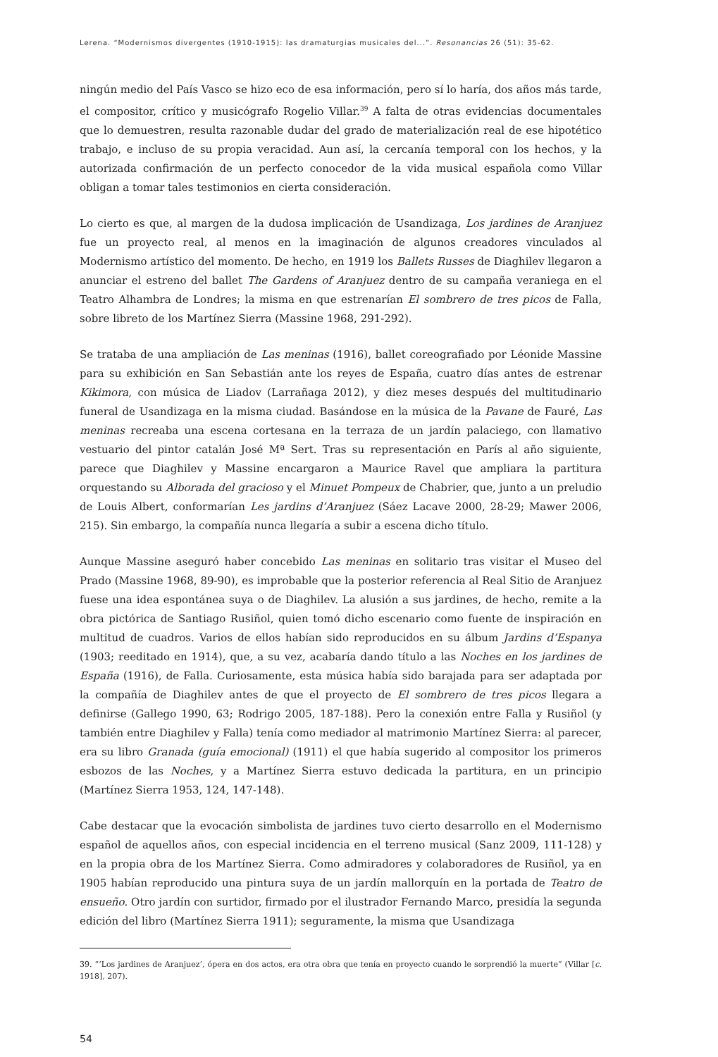Lerena. “Modernismos divergentes (1910-1915): las dramaturgias musicales del...”. Resonancias 26 (51): 35-62.
ningún medio del País Vasco se hizo eco de esa información, pero sí lo haría, dos años más tarde, el compositor, crítico y musicógrafo Rogelio Villar.<sup>39</sup> A falta de otras evidencias documentales que lo demuestren, resulta razonable dudar del grado de materialización real de ese hipotético trabajo, e incluso de su propia veracidad. Aun así, la cercanía temporal con los hechos, y la autorizada confirmación de un perfecto conocedor de la vida musical española como Villar obligan a tomar tales testimonios en cierta consideración.
Lo cierto es que, al margen de la dudosa implicación de Usandizaga, Los jardines de Aranjuez fue un proyecto real, al menos en la imaginación de algunos creadores vinculados al Modernismo artístico del momento. De hecho, en 1919 los Ballets Russes de Diaghilev llegaron a anunciar el estreno del ballet The Gardens of Aranjuez dentro de su campaña veraniega en el Teatro Alhambra de Londres; la misma en que estrenarían El sombrero de tres picos de Falla, sobre libreto de los Martínez Sierra (Massine 1968, 291-292).
Se trataba de una ampliación de Las meninas (1916), ballet coreografiado por Léonide Massine para su exhibición en San Sebastián ante los reyes de España, cuatro días antes de estrenar Kikimora, con música de Liadov (Larrañaga 2012), y diez meses después del multitudinario funeral de Usandizaga en la misma ciudad. Basándose en la música de la Pavane de Fauré, Las meninas recreaba una escena cortesana en la terraza de un jardín palaciego, con llamativo vestuario del pintor catalán José Mª Sert. Tras su representación en París al año siguiente, parece que Diaghilev y Massine encargaron a Maurice Ravel que ampliara la partitura orquestando su Alborada del gracioso y el Minuet Pompeux de Chabrier, que, junto a un preludio de Louis Albert, conformarían Les jardins d’Aranjuez (Sáez Lacave 2000, 28-29; Mawer 2006, 215). Sin embargo, la compañía nunca llegaría a subir a escena dicho título.
Aunque Massine aseguró haber concebido Las meninas en solitario tras visitar el Museo del Prado (Massine 1968, 89-90), es improbable que la posterior referencia al Real Sitio de Aranjuez fuese una idea espontánea suya o de Diaghilev. La alusión a sus jardines, de hecho, remite a la obra pictórica de Santiago Rusiñol, quien tomó dicho escenario como fuente de inspiración en multitud de cuadros. Varios de ellos habían sido reproducidos en su álbum Jardins d’Espanya (1903; reeditado en 1914), que, a su vez, acabaría dando título a las Noches en los jardines de España (1916), de Falla. Curiosamente, esta música había sido barajada para ser adaptada por la compañía de Diaghilev antes de que el proyecto de El sombrero de tres picos llegara a definirse (Gallego 1990, 63; Rodrigo 2005, 187-188). Pero la conexión entre Falla y Rusiñol (y también entre Diaghilev y Falla) tenía como mediador al matrimonio Martínez Sierra: al parecer, era su libro Granada (guía emocional) (1911) el que había sugerido al compositor los primeros esbozos de las Noches, y a Martínez Sierra estuvo dedicada la partitura, en un principio (Martínez Sierra 1953, 124, 147-148).
Cabe destacar que la evocación simbolista de jardines tuvo cierto desarrollo en el Modernismo español de aquellos años, con especial incidencia en el terreno musical (Sanz 2009, 111-128) y en la propia obra de los Martínez Sierra. Como admiradores y colaboradores de Rusiñol, ya en 1905 habían reproducido una pintura suya de un jardín mallorquín en la portada de Teatro de ensueño. Otro jardín con surtidor, firmado por el ilustrador Fernando Marco, presidía la segunda edición del libro (Martínez Sierra 1911); seguramente, la misma que Usandizaga
39. “‘Los jardines de Aranjuez’, ópera en dos actos, era otra obra que tenía en proyecto cuando le sorprendió la muerte” (Villar [c. 1918], 207).
54